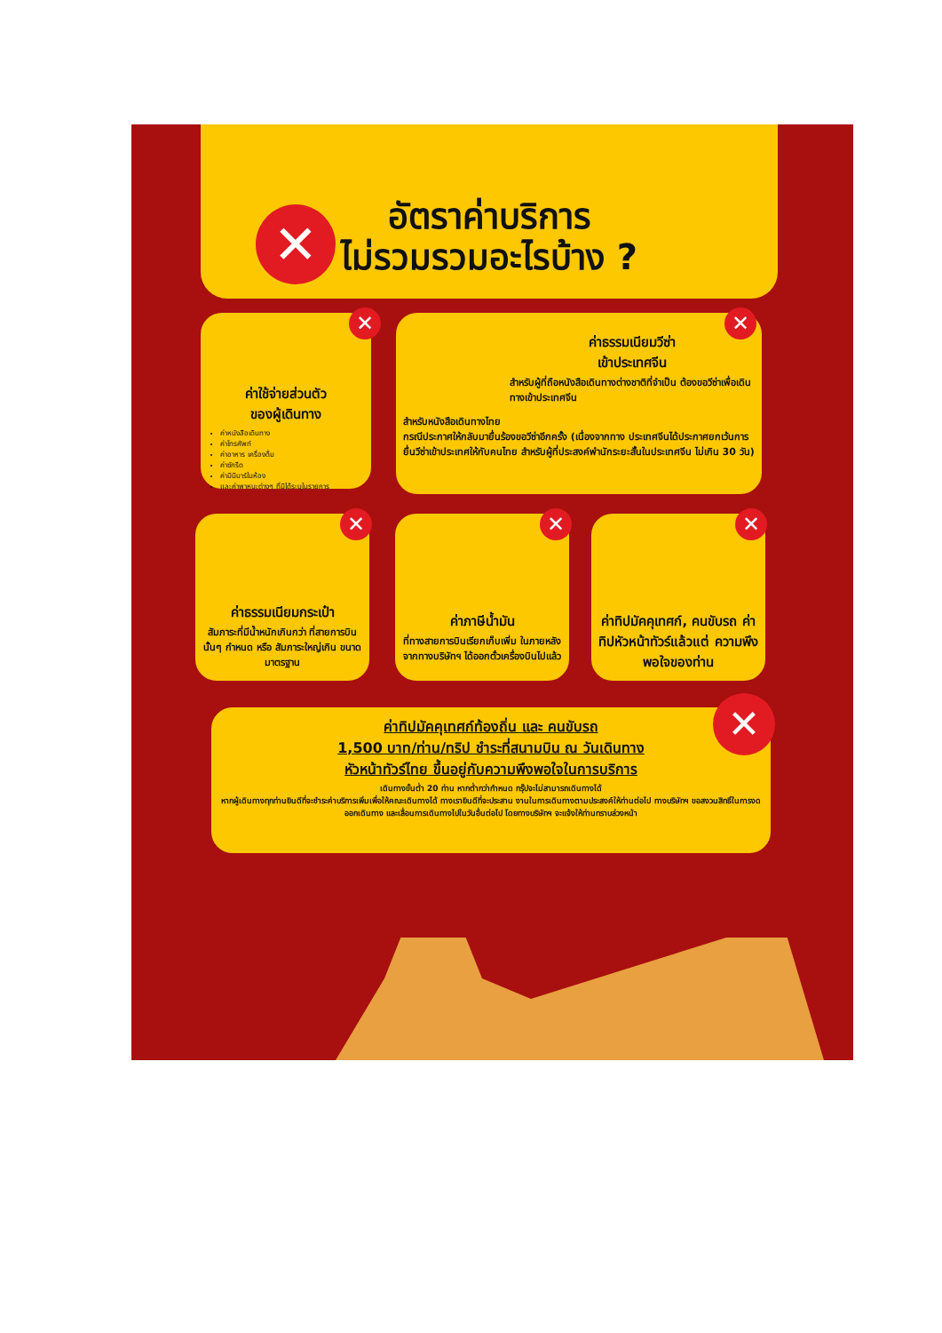อัตราค่าบริการ
ไม่รวมรวมอะไรบ้าง ?
✕
ค่าใช้จ่ายส่วนตัว
ของผู้เดินทาง
ค่าหนังสือเดินทาง
ค่าโทรศัพท์
ค่าอาหาร เครื่องดื่ม
ค่าซักรีด
ค่ามินิบาร์ในห้อง
และค่าพาหนะต่างๆ ที่มิได้ระบุในรายการ
✕
ค่าธรรมเนียมวีซ่า
เข้าประเทศจีน
สำหรับผู้ที่ถือหนังสือเดินทางต่างชาติที่จำเป็น ต้องขอวีซ่าเพื่อเดินทางเข้าประเทศจีน
สำหรับหนังสือเดินทางไทย
กรณีประกาศให้กลับมายื่นร้องขอวีซ่าอีกครั้ง (เนื่องจากทาง ประเทศจีนได้ประกาศยกเว้นการยื่นวีซ่าเข้าประเทศให้กับคนไทย สำหรับผู้ที่ประสงค์พำนักระยะสั้นในประเทศจีน ไม่เกิน 30 วัน)
✕
ค่าธรรมเนียมกระเป๋า
สัมภาระที่มีน้ำหนักเกินกว่า ที่สายการบินนั้นๆ กำหนด หรือ สัมภาระใหญ่เกิน ขนาดมาตรฐาน
✕
ค่าภาษีน้ำมัน
ที่ทางสายการบินเรียกเก็บเพิ่ม ในภายหลังจากทางบริษัทฯ ได้ออกตั๋วเครื่องบินไปแล้ว
✕
ค่าทิปมัคคุเทศก์, คนขับรถ ค่าทิปหัวหน้าทัวร์แล้วแต่ ความพึงพอใจของท่าน
✕
ค่าทิปมัคคุเทศก์ท้องถิ่น และ คนขับรถ
1,500 บาท/ท่าน/ทริป ชำระที่สนามบิน ณ วันเดินทาง
หัวหน้าทัวร์ไทย ขึ้นอยู่กับความพึงพอใจในการบริการ
เดินทางขั้นต่ำ 20 ท่าน หากต่ำกว่ากำหนด กรุ๊ปจะไม่สามารถเดินทางได้
หากผู้เดินทางทุกท่านยินดีที่จะชำระค่าบริการเพิ่มเพื่อให้คณะเดินทางได้ ทางเรายินดีที่จะประสาน งานในการเดินทางตามประสงค์ให้ท่านต่อไป ทางบริษัทฯ ขอสงวนสิทธิ์ในการงดออกเดินทาง และเลื่อนการเดินทางไปในวันอื่นต่อไป โดยทางบริษัทฯ จะแจ้งให้ท่านทราบล่วงหน้า
✕